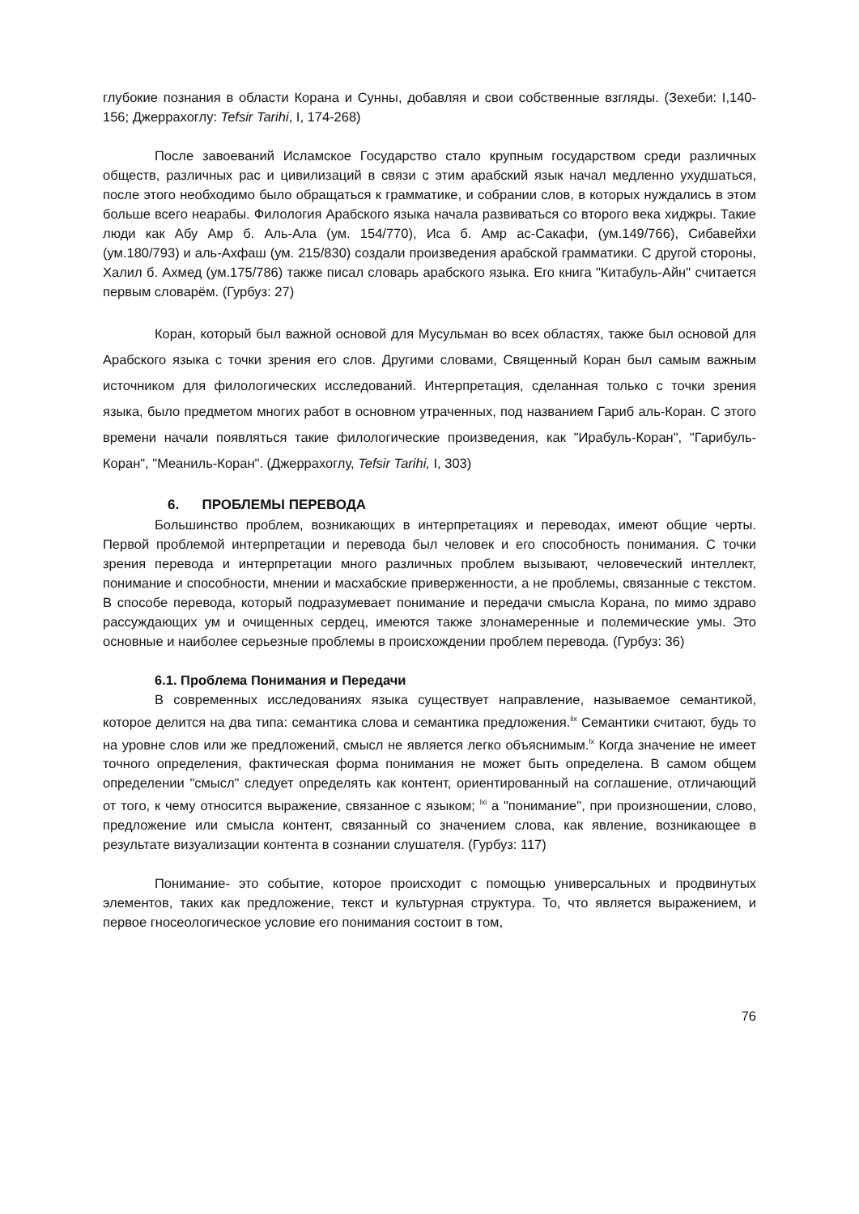глубокие познания в области Корана и Сунны, добавляя и свои собственные взгляды. (Зехеби: I,140-156; Джеррахоглу: Tefsir Tarihi, I, 174-268)
После завоеваний Исламское Государство стало крупным государством среди различных обществ, различных рас и цивилизаций в связи с этим арабский язык начал медленно ухудшаться, после этого необходимо было обращаться к грамматике, и собрании слов, в которых нуждались в этом больше всего неарабы. Филология Арабского языка начала развиваться со второго века хиджры. Такие люди как Абу Амр б. Аль-Ала (ум. 154/770), Иса б. Амр ас-Сакафи, (ум.149/766), Сибавейхи (ум.180/793) и аль-Ахфаш (ум. 215/830) создали произведения арабской грамматики. С другой стороны, Халил б. Ахмед (ум.175/786) также писал словарь арабского языка. Его книга "Китабуль-Айн" считается первым словарём. (Гурбуз: 27)
Коран, который был важной основой для Мусульман во всех областях, также был основой для Арабского языка с точки зрения его слов. Другими словами, Священный Коран был самым важным источником для филологических исследований. Интерпретация, сделанная только с точки зрения языка, было предметом многих работ в основном утраченных, под названием Гариб аль-Коран. С этого времени начали появляться такие филологические произведения, как "Ирабуль-Коран", "Гарибуль-Коран", "Мeаниль-Коран". (Джеррахоглу, Tefsir Tarihi, I, 303)
6. ПРОБЛЕМЫ ПЕРЕВОДА
Большинство проблем, возникающих в интерпретациях и переводах, имеют общие черты. Первой проблемой интерпретации и перевода был человек и его способность понимания. С точки зрения перевода и интерпретации много различных проблем вызывают, человеческий интеллект, понимание и способности, мнении и масхабские приверженности, а не проблемы, связанные с текстом. В способе перевода, который подразумевает понимание и передачи смысла Корана, по мимо здраво рассуждающих ум и очищенных сердец, имеются также злонамеренные и полемические умы. Это основные и наиболее серьезные проблемы в происхождении проблем перевода. (Гурбуз: 36)
6.1. Проблема Понимания и Передачи
В современных исследованиях языка существует направление, называемое семантикой, которое делится на два типа: семантика слова и семантика предложения.<sup>lix</sup> Семантики считают, будь то на уровне слов или же предложений, смысл не является легко объяснимым.<sup>lx</sup> Когда значение не имеет точного определения, фактическая форма понимания не может быть определена. В самом общем определении "смысл" следует определять как контент, ориентированный на соглашение, отличающий от того, к чему относится выражение, связанное с языком; <sup>lxi</sup> а "понимание", при произношении, слово, предложение или смысла контент, связанный со значением слова, как явление, возникающее в результате визуализации контента в сознании слушателя. (Гурбуз: 117)
Понимание- это событие, которое происходит с помощью универсальных и продвинутых элементов, таких как предложение, текст и культурная структура. То, что является выражением, и первое гносеологическое условие его понимания состоит в том,
76